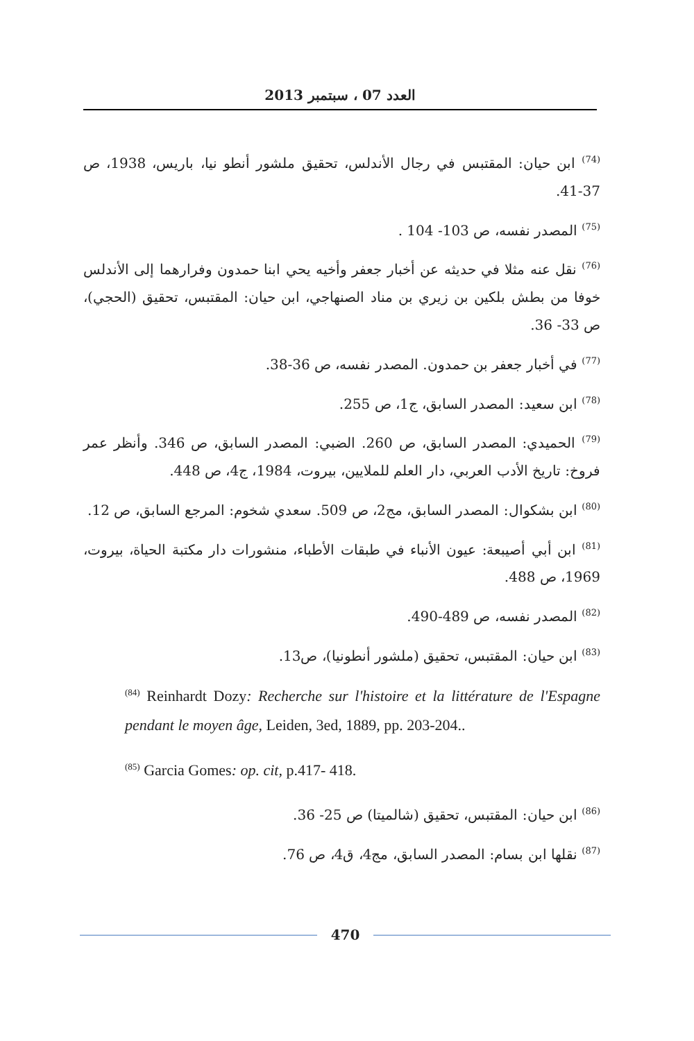العدد 07 ، سبتمبر 2013
<sup>(74)</sup> ابن حيان: المقتبس في رجال الأندلس، تحقيق ملشور أنطو نيا، باريس، 1938، ص 37-41.
<sup>(75)</sup> المصدر نفسه، ص 103- 104 .
<sup>(76)</sup> نقل عنه مثلا في حديثه عن أخبار جعفر وأخيه يحي ابنا حمدون وفرارهما إلى الأندلس خوفا من بطش بلكين بن زيري بن مناد الصنهاجي، ابن حيان: المقتبس، تحقيق (الحجي)، ص 33- 36.
<sup>(77)</sup> في أخبار جعفر بن حمدون. المصدر نفسه، ص 36-38.
<sup>(78)</sup> ابن سعيد: المصدر السابق، ج1، ص 255.
<sup>(79)</sup> الحميدي: المصدر السابق، ص 260. الضبي: المصدر السابق، ص 346. وأنظر عمر فروخ: تاريخ الأدب العربي، دار العلم للملايين، بيروت، 1984، ج4، ص 448.
<sup>(80)</sup> ابن بشكوال: المصدر السابق، مج2، ص 509. سعدي شخوم: المرجع السابق، ص 12.
<sup>(81)</sup> ابن أبي أصيبعة: عيون الأنباء في طبقات الأطباء، منشورات دار مكتبة الحياة، بيروت، 1969، ص 488.
<sup>(82)</sup> المصدر نفسه، ص 489-490.
<sup>(83)</sup> ابن حيان: المقتبس، تحقيق (ملشور أنطونيا)، ص13.
<sup>(84)</sup> Reinhardt Dozy: Recherche sur l'histoire et la littérature de l'Espagne pendant le moyen âge, Leiden, 3ed, 1889, pp. 203-204..
<sup>(85)</sup> Garcia Gomes: op. cit, p.417- 418.
<sup>(86)</sup> ابن حيان: المقتبس، تحقيق (شالميتا) ص 25- 36.
<sup>(87)</sup> نقلها ابن بسام: المصدر السابق، مج4، ق4، ص 76.
470